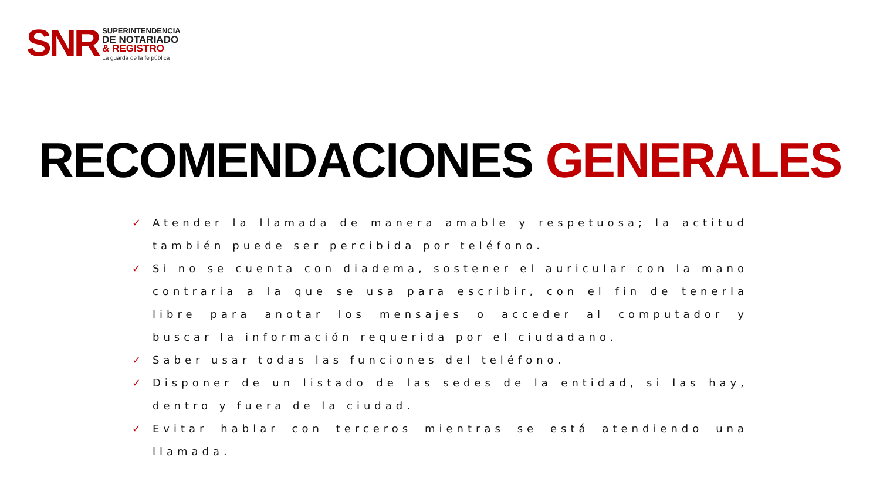SNR
SUPERINTENDENCIA
DE NOTARIADO
& REGISTRO
La guarda de la fe pública
RECOMENDACIONES GENERALES
✓ Atender la llamada de manera amable y respetuosa; la actitud también puede ser percibida por teléfono.
✓ Si no se cuenta con diadema, sostener el auricular con la mano contraria a la que se usa para escribir, con el fin de tenerla libre para anotar los mensajes o acceder al computador y buscar la información requerida por el ciudadano.
✓ Saber usar todas las funciones del teléfono.
✓ Disponer de un listado de las sedes de la entidad, si las hay, dentro y fuera de la ciudad.
✓ Evitar hablar con terceros mientras se está atendiendo una llamada.